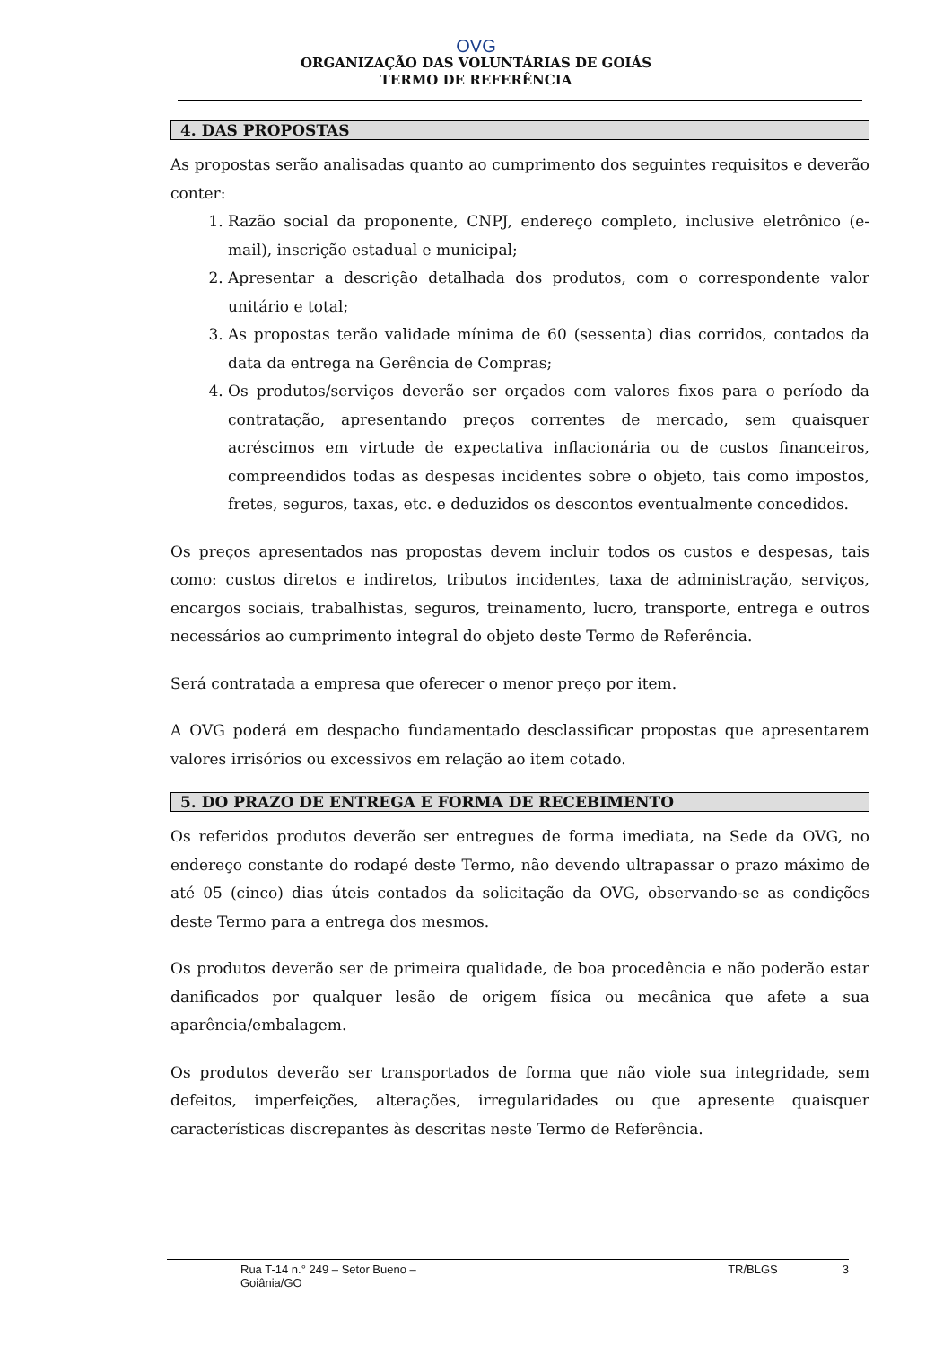OVG
ORGANIZAÇÃO DAS VOLUNTÁRIAS DE GOIÁS
TERMO DE REFERÊNCIA
4. DAS PROPOSTAS
As propostas serão analisadas quanto ao cumprimento dos seguintes requisitos e deverão conter:
1. Razão social da proponente, CNPJ, endereço completo, inclusive eletrônico (e-mail), inscrição estadual e municipal;
2. Apresentar a descrição detalhada dos produtos, com o correspondente valor unitário e total;
3. As propostas terão validade mínima de 60 (sessenta) dias corridos, contados da data da entrega na Gerência de Compras;
4. Os produtos/serviços deverão ser orçados com valores fixos para o período da contratação, apresentando preços correntes de mercado, sem quaisquer acréscimos em virtude de expectativa inflacionária ou de custos financeiros, compreendidos todas as despesas incidentes sobre o objeto, tais como impostos, fretes, seguros, taxas, etc. e deduzidos os descontos eventualmente concedidos.
Os preços apresentados nas propostas devem incluir todos os custos e despesas, tais como: custos diretos e indiretos, tributos incidentes, taxa de administração, serviços, encargos sociais, trabalhistas, seguros, treinamento, lucro, transporte, entrega e outros necessários ao cumprimento integral do objeto deste Termo de Referência.
Será contratada a empresa que oferecer o menor preço por item.
A OVG poderá em despacho fundamentado desclassificar propostas que apresentarem valores irrisórios ou excessivos em relação ao item cotado.
5. DO PRAZO DE ENTREGA E FORMA DE RECEBIMENTO
Os referidos produtos deverão ser entregues de forma imediata, na Sede da OVG, no endereço constante do rodapé deste Termo, não devendo ultrapassar o prazo máximo de até 05 (cinco) dias úteis contados da solicitação da OVG, observando-se as condições deste Termo para a entrega dos mesmos.
Os produtos deverão ser de primeira qualidade, de boa procedência e não poderão estar danificados por qualquer lesão de origem física ou mecânica que afete a sua aparência/embalagem.
Os produtos deverão ser transportados de forma que não viole sua integridade, sem defeitos, imperfeições, alterações, irregularidades ou que apresente quaisquer características discrepantes às descritas neste Termo de Referência.
Rua T-14 n.° 249 – Setor Bueno – Goiânia/GO TR/BLGS 3